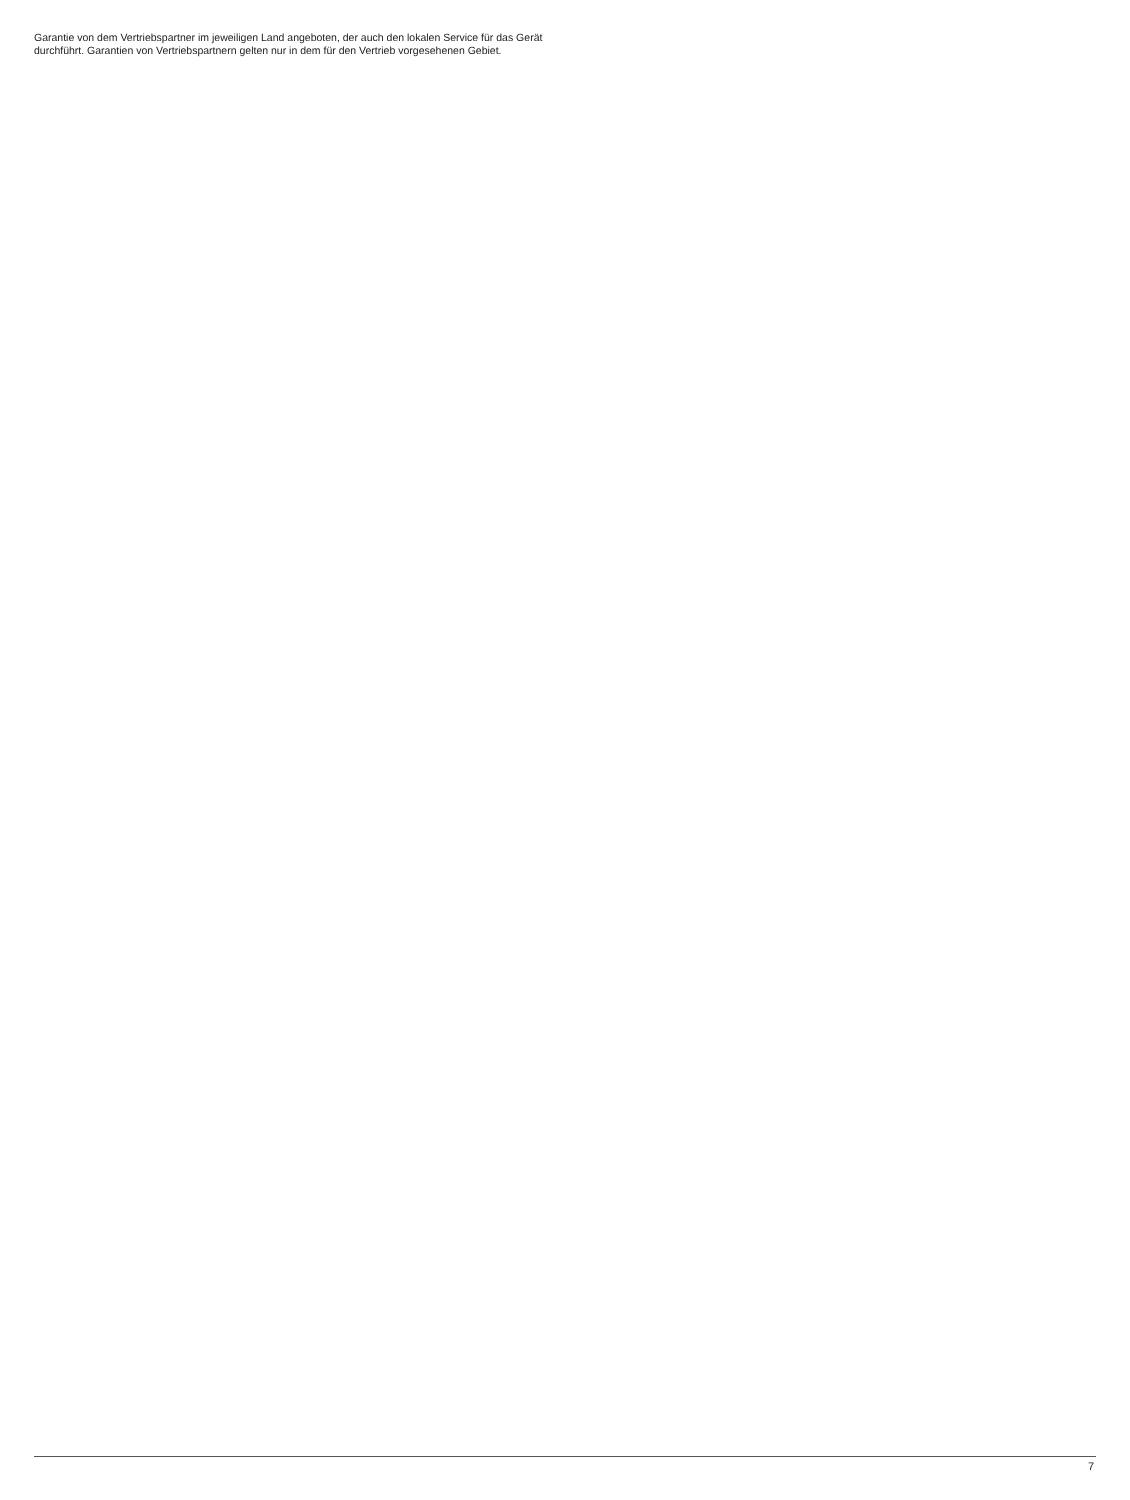Garantie von dem Vertriebspartner im jeweiligen Land angeboten, der auch den lokalen Service für das Gerät durchführt. Garantien von Vertriebspartnern gelten nur in dem für den Vertrieb vorgesehenen Gebiet.
7